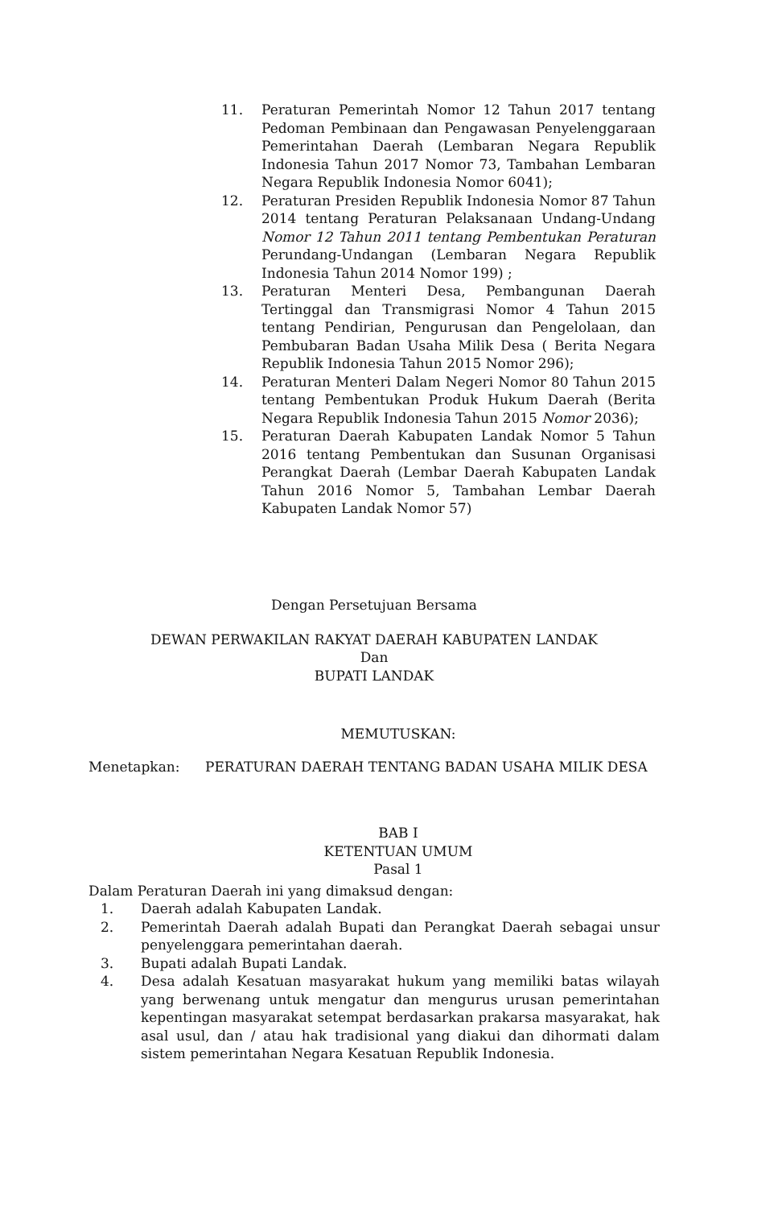11. Peraturan Pemerintah Nomor 12 Tahun 2017 tentang Pedoman Pembinaan dan Pengawasan Penyelenggaraan Pemerintahan Daerah (Lembaran Negara Republik Indonesia Tahun 2017 Nomor 73, Tambahan Lembaran Negara Republik Indonesia Nomor 6041);
12. Peraturan Presiden Republik Indonesia Nomor 87 Tahun 2014 tentang Peraturan Pelaksanaan Undang-Undang Nomor 12 Tahun 2011 tentang Pembentukan Peraturan Perundang-Undangan (Lembaran Negara Republik Indonesia Tahun 2014 Nomor 199) ;
13. Peraturan Menteri Desa, Pembangunan Daerah Tertinggal dan Transmigrasi Nomor 4 Tahun 2015 tentang Pendirian, Pengurusan dan Pengelolaan, dan Pembubaran Badan Usaha Milik Desa ( Berita Negara Republik Indonesia Tahun 2015 Nomor 296);
14. Peraturan Menteri Dalam Negeri Nomor 80 Tahun 2015 tentang Pembentukan Produk Hukum Daerah (Berita Negara Republik Indonesia Tahun 2015 Nomor 2036);
15. Peraturan Daerah Kabupaten Landak Nomor 5 Tahun 2016 tentang Pembentukan dan Susunan Organisasi Perangkat Daerah (Lembar Daerah Kabupaten Landak Tahun 2016 Nomor 5, Tambahan Lembar Daerah Kabupaten Landak Nomor 57)
Dengan Persetujuan Bersama
DEWAN PERWAKILAN RAKYAT DAERAH KABUPATEN LANDAK
Dan
BUPATI LANDAK
MEMUTUSKAN:
Menetapkan: PERATURAN DAERAH TENTANG BADAN USAHA MILIK DESA
BAB I
KETENTUAN UMUM
Pasal 1
Dalam Peraturan Daerah ini yang dimaksud dengan:
1. Daerah adalah Kabupaten Landak.
2. Pemerintah Daerah adalah Bupati dan Perangkat Daerah sebagai unsur penyelenggara pemerintahan daerah.
3. Bupati adalah Bupati Landak.
4. Desa adalah Kesatuan masyarakat hukum yang memiliki batas wilayah yang berwenang untuk mengatur dan mengurus urusan pemerintahan kepentingan masyarakat setempat berdasarkan prakarsa masyarakat, hak asal usul, dan / atau hak tradisional yang diakui dan dihormati dalam sistem pemerintahan Negara Kesatuan Republik Indonesia.